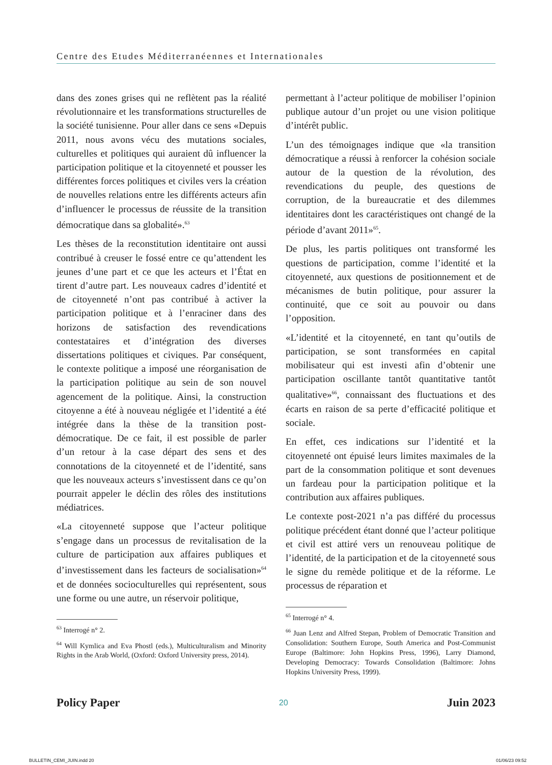Centre des Etudes Méditerranéennes et Internationales
dans des zones grises qui ne reflètent pas la réalité révolutionnaire et les transformations structurelles de la société tunisienne. Pour aller dans ce sens «Depuis 2011, nous avons vécu des mutations sociales, culturelles et politiques qui auraient dû influencer la participation politique et la citoyenneté et pousser les différentes forces politiques et civiles vers la création de nouvelles relations entre les différents acteurs afin d’influencer le processus de réussite de la transition démocratique dans sa globalité».<sup>63</sup>
Les thèses de la reconstitution identitaire ont aussi contribué à creuser le fossé entre ce qu’attendent les jeunes d’une part et ce que les acteurs et l’État en tirent d’autre part. Les nouveaux cadres d’identité et de citoyenneté n’ont pas contribué à activer la participation politique et à l’enraciner dans des horizons de satisfaction des revendications contestataires et d’intégration des diverses dissertations politiques et civiques. Par conséquent, le contexte politique a imposé une réorganisation de la participation politique au sein de son nouvel agencement de la politique. Ainsi, la construction citoyenne a été à nouveau négligée et l’identité a été intégrée dans la thèse de la transition post-démocratique. De ce fait, il est possible de parler d’un retour à la case départ des sens et des connotations de la citoyenneté et de l’identité, sans que les nouveaux acteurs s’investissent dans ce qu’on pourrait appeler le déclin des rôles des institutions médiatrices.
«La citoyenneté suppose que l’acteur politique s’engage dans un processus de revitalisation de la culture de participation aux affaires publiques et d’investissement dans les facteurs de socialisation»<sup>64</sup> et de données socioculturelles qui représentent, sous une forme ou une autre, un réservoir politique,
<sup>63</sup> Interrogé n° 2.
<sup>64</sup> Will Kymlica and Eva Phostl (eds.), Multiculturalism and Minority Rights in the Arab World, (Oxford: Oxford University press, 2014).
permettant à l’acteur politique de mobiliser l’opinion publique autour d’un projet ou une vision politique d’intérêt public.
L’un des témoignages indique que «la transition démocratique a réussi à renforcer la cohésion sociale autour de la question de la révolution, des revendications du peuple, des questions de corruption, de la bureaucratie et des dilemmes identitaires dont les caractéristiques ont changé de la période d’avant 2011»<sup>65</sup>.
De plus, les partis politiques ont transformé les questions de participation, comme l’identité et la citoyenneté, aux questions de positionnement et de mécanismes de butin politique, pour assurer la continuité, que ce soit au pouvoir ou dans l’opposition.
«L’identité et la citoyenneté, en tant qu’outils de participation, se sont transformées en capital mobilisateur qui est investi afin d’obtenir une participation oscillante tantôt quantitative tantôt qualitative»<sup>66</sup>, connaissant des fluctuations et des écarts en raison de sa perte d’efficacité politique et sociale.
En effet, ces indications sur l’identité et la citoyenneté ont épuisé leurs limites maximales de la part de la consommation politique et sont devenues un fardeau pour la participation politique et la contribution aux affaires publiques.
Le contexte post-2021 n’a pas différé du processus politique précédent étant donné que l’acteur politique et civil est attiré vers un renouveau politique de l’identité, de la participation et de la citoyenneté sous le signe du remède politique et de la réforme. Le processus de réparation et
<sup>65</sup> Interrogé n° 4.
<sup>66</sup> Juan Lenz and Alfred Stepan, Problem of Democratic Transition and Consolidation: Southern Europe, South America and Post-Communist Europe (Baltimore: John Hopkins Press, 1996), Larry Diamond, Developing Democracy: Towards Consolidation (Baltimore: Johns Hopkins University Press, 1999).
Policy Paper 20 Juin 2023
BULLETIN_CEMI_JUIN.indd 20 01/06/23 09:52